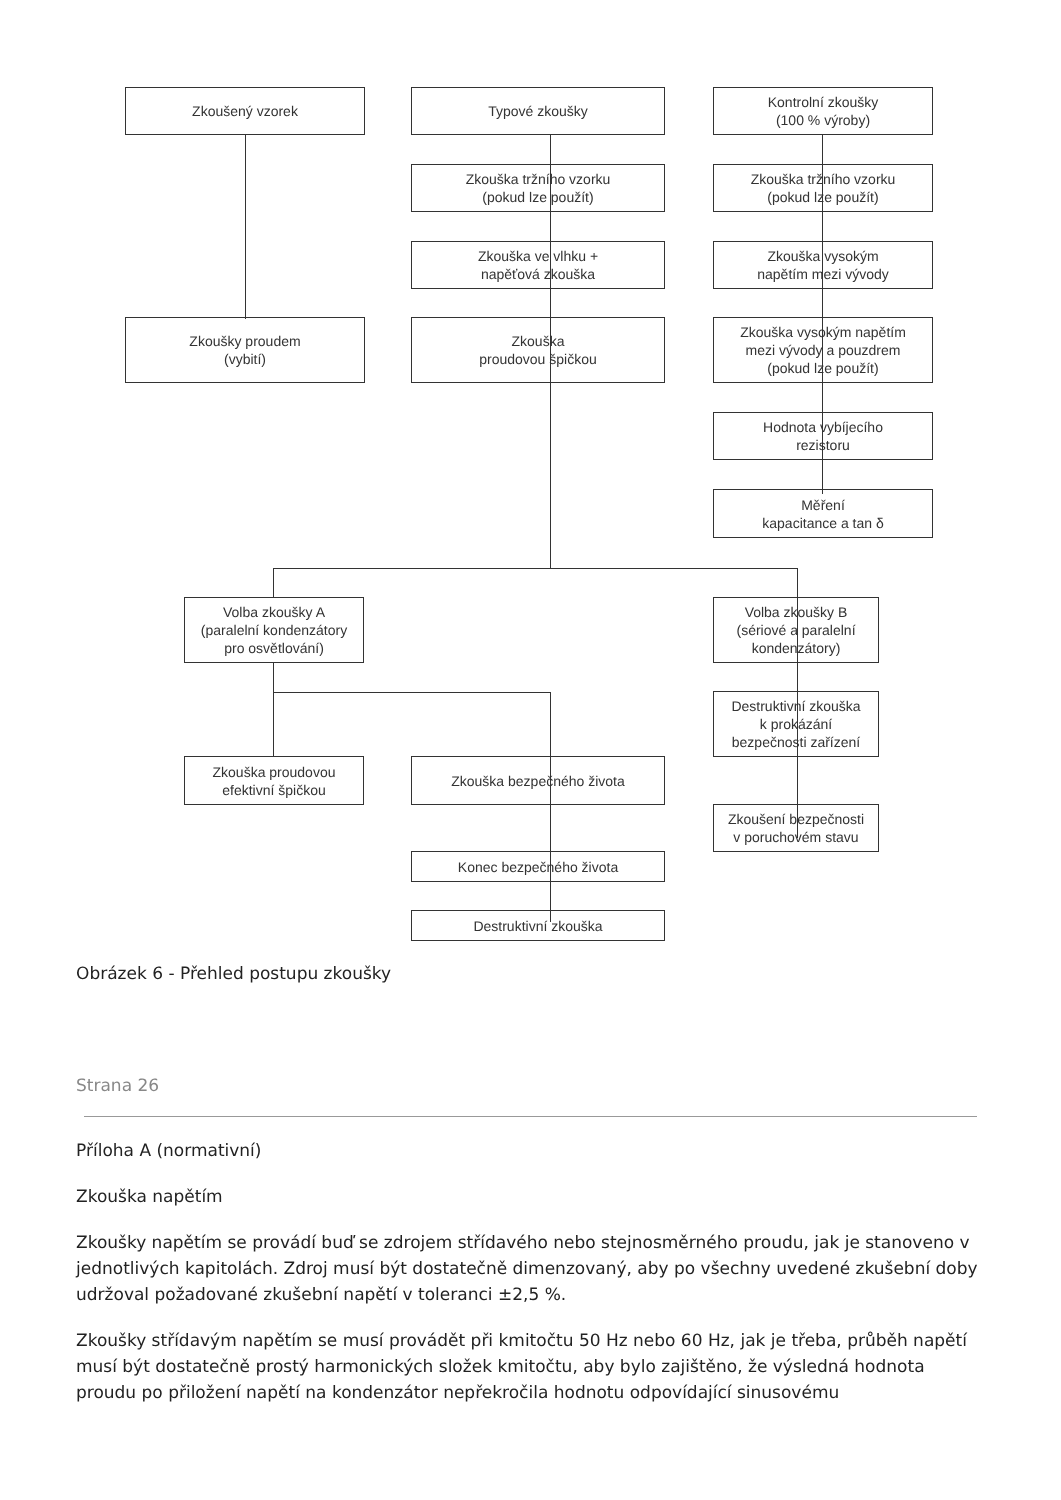Zkoušený vzorek Typové zkoušky
Kontrolní zkoušky
(100 % výroby)
Zkouška tržního vzorku
(pokud lze použít)
Zkouška tržního vzorku
(pokud lze použít)
Zkouška ve vlhku +
napěťová zkouška
Zkouška vysokým
napětím mezi vývody
Zkoušky proudem
(vybití)
Zkouška
proudovou špičkou
Zkouška vysokým napětím
mezi vývody a pouzdrem
(pokud lze použít)
Hodnota vybíjecího
rezistoru
Měření
kapacitance a tan δ
Volba zkoušky A
(paralelní kondenzátory
pro osvětlování)
Volba zkoušky B
(sériové a paralelní
kondenzátory)
Destruktivní zkouška
k prokázání
bezpečnosti zařízení
Zkouška proudovou
efektivní špičkou
Zkouška bezpečného života
Zkoušení bezpečnosti
v poruchovém stavu
Konec bezpečného života
Destruktivní zkouška
Obrázek 6 - Přehled postupu zkoušky
Strana 26
Příloha A (normativní)
Zkouška napětím
Zkoušky napětím se provádí buď se zdrojem střídavého nebo stejnosměrného proudu, jak je stanoveno v jednotlivých kapitolách. Zdroj musí být dostatečně dimenzovaný, aby po všechny uvedené zkušební doby udržoval požadované zkušební napětí v toleranci ±2,5 %.
Zkoušky střídavým napětím se musí provádět při kmitočtu 50 Hz nebo 60 Hz, jak je třeba, průběh napětí musí být dostatečně prostý harmonických složek kmitočtu, aby bylo zajištěno, že výsledná hodnota proudu po přiložení napětí na kondenzátor nepřekročila hodnotu odpovídající sinusovému